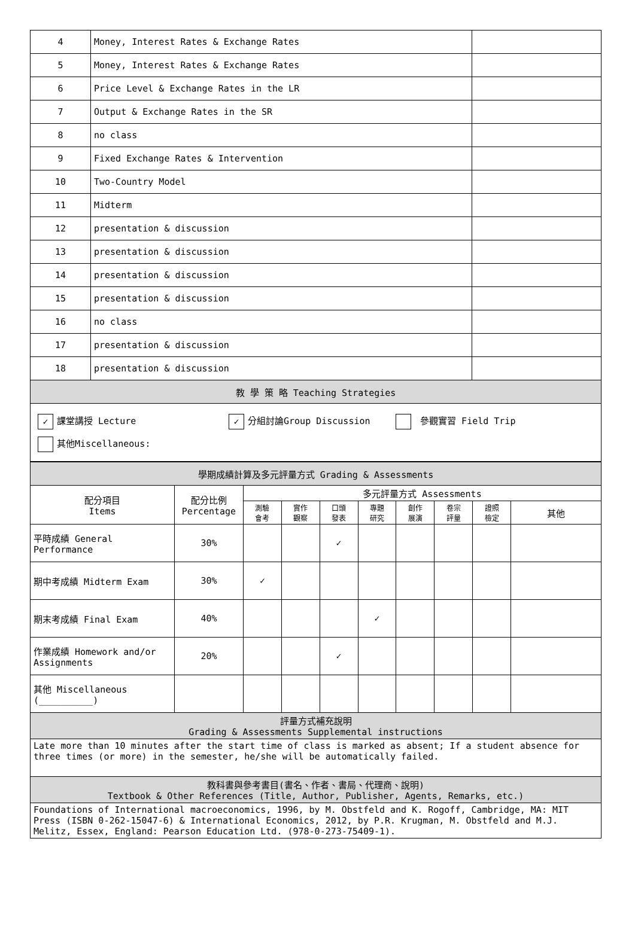| 4 | Money, Interest Rates & Exchange Rates | |
| 5 | Money, Interest Rates & Exchange Rates | |
| 6 | Price Level & Exchange Rates in the LR | |
| 7 | Output & Exchange Rates in the SR | |
| 8 | no class | |
| 9 | Fixed Exchange Rates & Intervention | |
| 10 | Two-Country Model | |
| 11 | Midterm | |
| 12 | presentation & discussion | |
| 13 | presentation & discussion | |
| 14 | presentation & discussion | |
| 15 | presentation & discussion | |
| 16 | no class | |
| 17 | presentation & discussion | |
| 18 | presentation & discussion | |
| 教 學 策 略 Teaching Strategies | | |
| ✓ 課堂講授 Lecture ✓ 分組討論Group Discussion 參觀實習 Field Trip 其他Miscellaneous: | | |
| 學期成績計算及多元評量方式 Grading & Assessments | | | | | | | | | |
| 配分項目 Items | 配分比例 Percentage | 多元評量方式 Assessments | | | | | | | |
| | | 測驗 會考 | 實作 觀察 | 口頭 發表 | 專題 研究 | 創作 展演 | 卷宗 評量 | 證照 檢定 | 其他 |
| 平時成績 General Performance | 30% | | | ✓ | | | | | |
| 期中考成績 Midterm Exam | 30% | ✓ | | | | | | | |
| 期末考成績 Final Exam | 40% | | | | ✓ | | | | |
| 作業成績 Homework and/or Assignments | 20% | | | ✓ | | | | | |
| 其他 Miscellaneous (__________) | | | | | | | | | |
| 評量方式補充說明 Grading & Assessments Supplemental instructions | | | | | | | | | |
| Late more than 10 minutes after the start time of class is marked as absent; If a student absence for three times (or more) in the semester, he/she will be automatically failed. | | | | | | | | | |
| 教科書與參考書目(書名、作者、書局、代理商、說明) Textbook & Other References (Title, Author, Publisher, Agents, Remarks, etc.) | | | | | | | | | |
| Foundations of International macroeconomics, 1996, by M. Obstfeld and K. Rogoff, Cambridge, MA: MIT Press (ISBN 0-262-15047-6) & International Economics, 2012, by P.R. Krugman, M. Obstfeld and M.J. Melitz, Essex, England: Pearson Education Ltd. (978-0-273-75409-1). | | | | | | | | | |